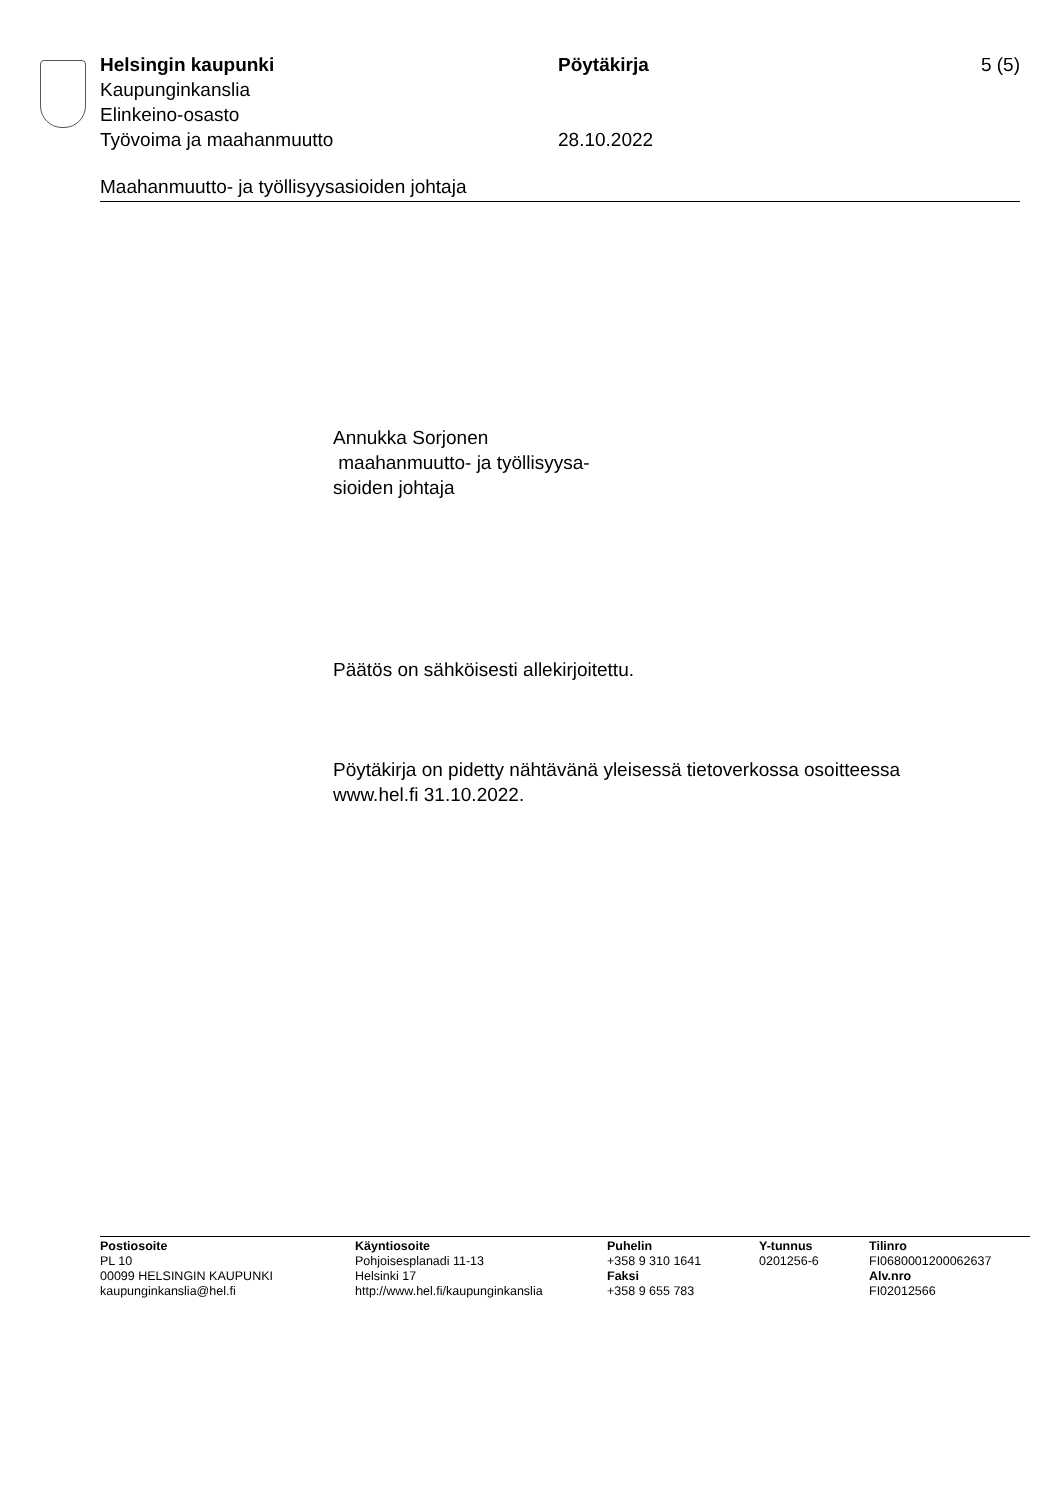Helsingin kaupunki Pöytäkirja 5 (5)
Kaupunginkanslia
Elinkeino-osasto
Työvoima ja maahanmuutto 28.10.2022
Maahanmuutto- ja työllisyysasioiden johtaja
Annukka Sorjonen
maahanmuutto- ja työllisyysa-
sioiden johtaja
Päätös on sähköisesti allekirjoitettu.
Pöytäkirja on pidetty nähtävänä yleisessä tietoverkossa osoitteessa
www.hel.fi 31.10.2022.
Postiosoite
PL 10
00099 HELSINGIN KAUPUNKI
kaupunginkanslia@hel.fi
Käyntiosoite
Pohjoisesplanadi 11-13
Helsinki 17
http://www.hel.fi/kaupunginkanslia
Puhelin
+358 9 310 1641
Faksi
+358 9 655 783
Y-tunnus
0201256-6
Tilinro
FI0680001200062637
Alv.nro
FI02012566